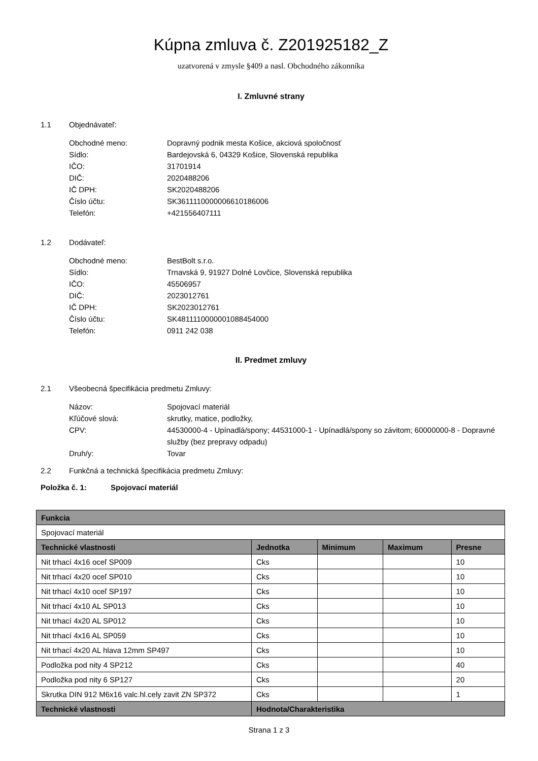Kúpna zmluva č. Z201925182_Z
uzatvorená v zmysle §409 a nasl. Obchodného zákonníka
I. Zmluvné strany
1.1 Objednávateľ:
Obchodné meno: Dopravný podnik mesta Košice, akciová spoločnosť
Sídlo: Bardejovská 6, 04329 Košice, Slovenská republika
IČO: 31701914
DIČ: 2020488206
IČ DPH: SK2020488206
Číslo účtu: SK3611110000006610186006
Telefón: +421556407111
1.2 Dodávateľ:
Obchodné meno: BestBolt s.r.o.
Sídlo: Trnavská 9, 91927 Dolné Lovčice, Slovenská republika
IČO: 45506957
DIČ: 2023012761
IČ DPH: SK2023012761
Číslo účtu: SK4811110000001088454000
Telefón: 0911 242 038
II. Predmet zmluvy
2.1 Všeobecná špecifikácia predmetu Zmluvy:
Názov: Spojovací materiál
Kľúčové slová: skrutky, matice, podložky,
CPV: 44530000-4 - Upínadlá/spony; 44531000-1 - Upínadlá/spony so závitom; 60000000-8 - Dopravné služby (bez prepravy odpadu)
Druh/y: Tovar
2.2 Funkčná a technická špecifikácia predmetu Zmluvy:
Položka č. 1: Spojovací materiál
| Funkcia | | | | |
| --- | --- | --- | --- | --- |
| Spojovací materiál | | | | |
| Technické vlastnosti | Jednotka | Minimum | Maximum | Presne |
| Nit trhací 4x16 oceľ SP009 | Cks | | | 10 |
| Nit trhací 4x20 oceľ SP010 | Cks | | | 10 |
| Nit trhací 4x10 oceľ SP197 | Cks | | | 10 |
| Nit trhací 4x10 AL SP013 | Cks | | | 10 |
| Nit trhací 4x20 AL SP012 | Cks | | | 10 |
| Nit trhací 4x16 AL SP059 | Cks | | | 10 |
| Nit trhací 4x20 AL hlava 12mm SP497 | Cks | | | 10 |
| Podložka pod nity 4 SP212 | Cks | | | 40 |
| Podložka pod nity 6 SP127 | Cks | | | 20 |
| Skrutka DIN 912 M6x16 valc.hl.cely zavit ZN SP372 | Cks | | | 1 |
| Technické vlastnosti | Hodnota/Charakteristika | | | |
Strana 1 z 3